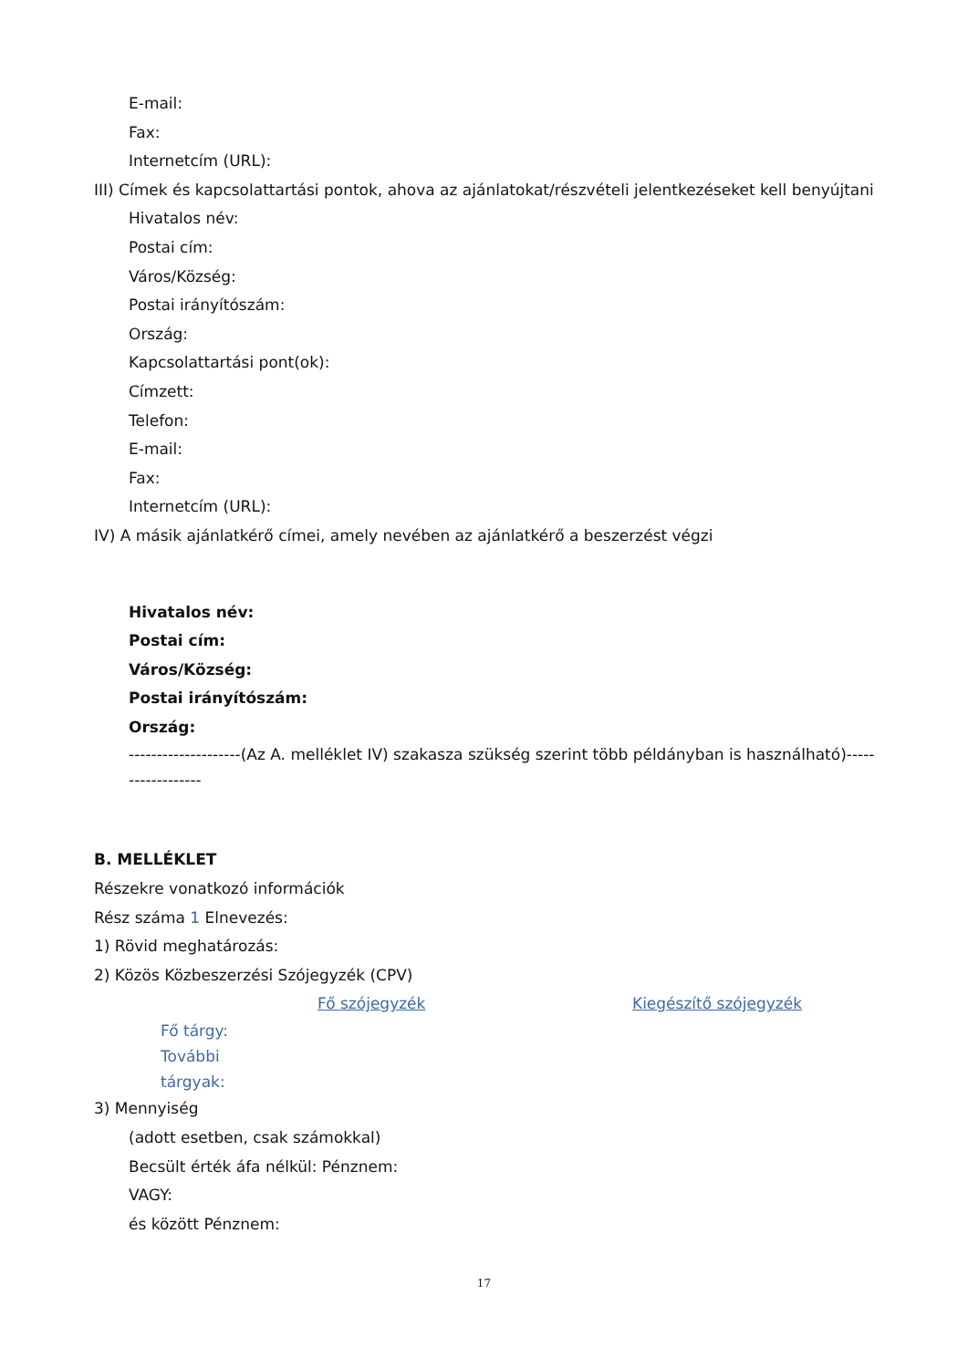E-mail:
Fax:
Internetcím (URL):
III) Címek és kapcsolattartási pontok, ahova az ajánlatokat/részvételi jelentkezéseket kell benyújtani
Hivatalos név:
Postai cím:
Város/Község:
Postai irányítószám:
Ország:
Kapcsolattartási pont(ok):
Címzett:
Telefon:
E-mail:
Fax:
Internetcím (URL):
IV) A másik ajánlatkérő címei, amely nevében az ajánlatkérő a beszerzést végzi
Hivatalos név:
Postai cím:
Város/Község:
Postai irányítószám:
Ország:
--------------------(Az A. melléklet IV) szakasza szükség szerint több példányban is használható)------------------
B. MELLÉKLET
Részekre vonatkozó információk
Rész száma 1 Elnevezés:
1) Rövid meghatározás:
2) Közös Közbeszerzési Szójegyzék (CPV)
Fő szójegyzék Kiegészítő szójegyzék
Fő tárgy:
További
tárgyak:
3) Mennyiség
(adott esetben, csak számokkal)
Becsült érték áfa nélkül: Pénznem:
VAGY:
és között Pénznem:
17